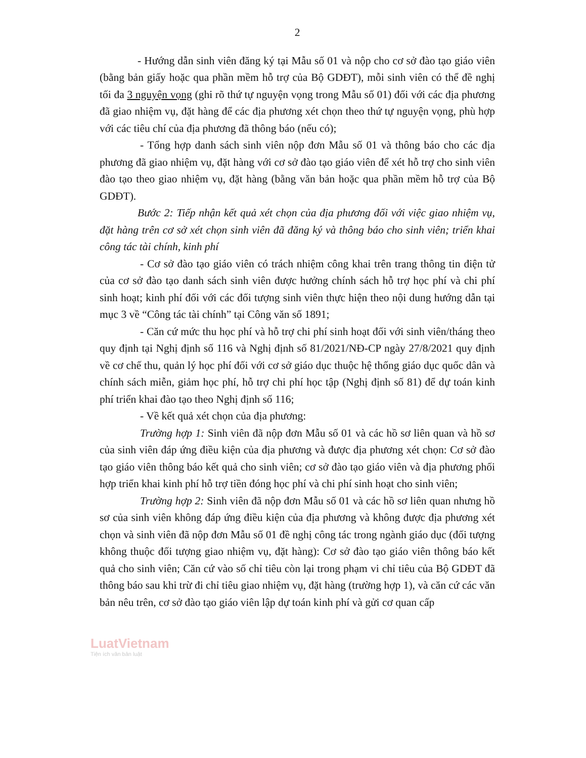2
- Hướng dẫn sinh viên đăng ký tại Mẫu số 01 và nộp cho cơ sở đào tạo giáo viên (bằng bản giấy hoặc qua phần mềm hỗ trợ của Bộ GDĐT), mỗi sinh viên có thể đề nghị tối đa 3 nguyện vọng (ghi rõ thứ tự nguyện vọng trong Mẫu số 01) đối với các địa phương đã giao nhiệm vụ, đặt hàng để các địa phương xét chọn theo thứ tự nguyện vọng, phù hợp với các tiêu chí của địa phương đã thông báo (nếu có);
- Tổng hợp danh sách sinh viên nộp đơn Mẫu số 01 và thông báo cho các địa phương đã giao nhiệm vụ, đặt hàng với cơ sở đào tạo giáo viên để xét hỗ trợ cho sinh viên đào tạo theo giao nhiệm vụ, đặt hàng (bằng văn bản hoặc qua phần mềm hỗ trợ của Bộ GDĐT).
Bước 2: Tiếp nhận kết quả xét chọn của địa phương đối với việc giao nhiệm vụ, đặt hàng trên cơ sở xét chọn sinh viên đã đăng ký và thông báo cho sinh viên; triển khai công tác tài chính, kinh phí
- Cơ sở đào tạo giáo viên có trách nhiệm công khai trên trang thông tin điện tử của cơ sở đào tạo danh sách sinh viên được hưởng chính sách hỗ trợ học phí và chi phí sinh hoạt; kinh phí đối với các đối tượng sinh viên thực hiện theo nội dung hướng dẫn tại mục 3 về “Công tác tài chính” tại Công văn số 1891;
- Căn cứ mức thu học phí và hỗ trợ chi phí sinh hoạt đối với sinh viên/tháng theo quy định tại Nghị định số 116 và Nghị định số 81/2021/NĐ-CP ngày 27/8/2021 quy định về cơ chế thu, quản lý học phí đối với cơ sở giáo dục thuộc hệ thống giáo dục quốc dân và chính sách miễn, giảm học phí, hỗ trợ chi phí học tập (Nghị định số 81) để dự toán kinh phí triển khai đào tạo theo Nghị định số 116;
- Về kết quả xét chọn của địa phương:
Trường hợp 1: Sinh viên đã nộp đơn Mẫu số 01 và các hồ sơ liên quan và hồ sơ của sinh viên đáp ứng điều kiện của địa phương và được địa phương xét chọn: Cơ sở đào tạo giáo viên thông báo kết quả cho sinh viên; cơ sở đào tạo giáo viên và địa phương phối hợp triển khai kinh phí hỗ trợ tiền đóng học phí và chi phí sinh hoạt cho sinh viên;
Trường hợp 2: Sinh viên đã nộp đơn Mẫu số 01 và các hồ sơ liên quan nhưng hồ sơ của sinh viên không đáp ứng điều kiện của địa phương và không được địa phương xét chọn và sinh viên đã nộp đơn Mẫu số 01 đề nghị công tác trong ngành giáo dục (đối tượng không thuộc đối tượng giao nhiệm vụ, đặt hàng): Cơ sở đào tạo giáo viên thông báo kết quả cho sinh viên; Căn cứ vào số chỉ tiêu còn lại trong phạm vi chỉ tiêu của Bộ GDĐT đã thông báo sau khi trừ đi chỉ tiêu giao nhiệm vụ, đặt hàng (trường hợp 1), và căn cứ các văn bản nêu trên, cơ sở đào tạo giáo viên lập dự toán kinh phí và gửi cơ quan cấp
LuatVietnam
Tiện ích văn bản luật